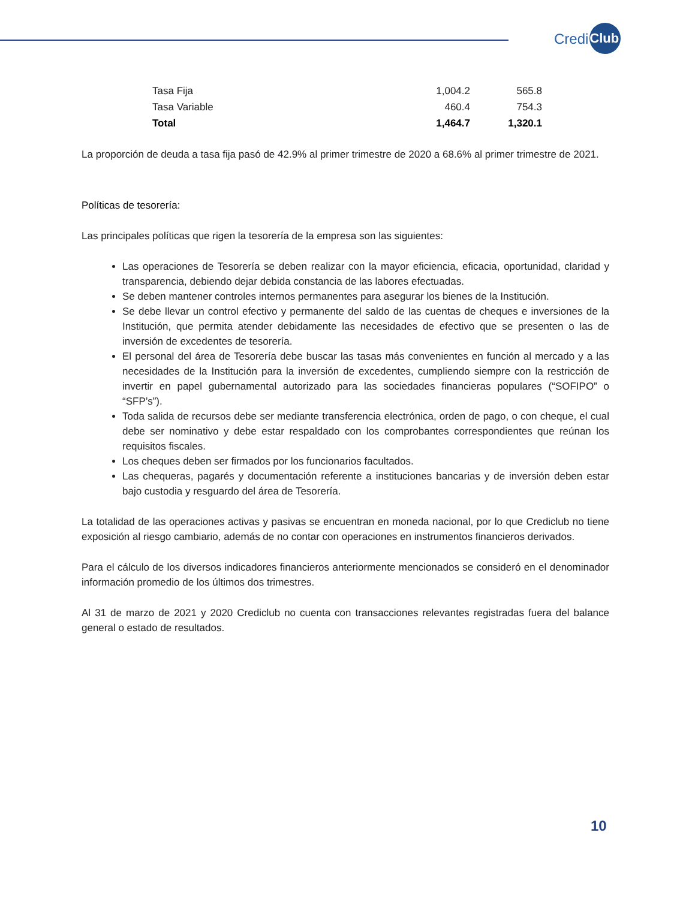Credi Club
| Tasa Fija | 1,004.2 | 565.8 |
| Tasa Variable | 460.4 | 754.3 |
| Total | 1,464.7 | 1,320.1 |
La proporción de deuda a tasa fija pasó de 42.9% al primer trimestre de 2020 a 68.6% al primer trimestre de 2021.
Políticas de tesorería:
Las principales políticas que rigen la tesorería de la empresa son las siguientes:
Las operaciones de Tesorería se deben realizar con la mayor eficiencia, eficacia, oportunidad, claridad y transparencia, debiendo dejar debida constancia de las labores efectuadas.
Se deben mantener controles internos permanentes para asegurar los bienes de la Institución.
Se debe llevar un control efectivo y permanente del saldo de las cuentas de cheques e inversiones de la Institución, que permita atender debidamente las necesidades de efectivo que se presenten o las de inversión de excedentes de tesorería.
El personal del área de Tesorería debe buscar las tasas más convenientes en función al mercado y a las necesidades de la Institución para la inversión de excedentes, cumpliendo siempre con la restricción de invertir en papel gubernamental autorizado para las sociedades financieras populares (“SOFIPO” o “SFP’s”).
Toda salida de recursos debe ser mediante transferencia electrónica, orden de pago, o con cheque, el cual debe ser nominativo y debe estar respaldado con los comprobantes correspondientes que reúnan los requisitos fiscales.
Los cheques deben ser firmados por los funcionarios facultados.
Las chequeras, pagarés y documentación referente a instituciones bancarias y de inversión deben estar bajo custodia y resguardo del área de Tesorería.
La totalidad de las operaciones activas y pasivas se encuentran en moneda nacional, por lo que Crediclub no tiene exposición al riesgo cambiario, además de no contar con operaciones en instrumentos financieros derivados.
Para el cálculo de los diversos indicadores financieros anteriormente mencionados se consideró en el denominador información promedio de los últimos dos trimestres.
Al 31 de marzo de 2021 y 2020 Crediclub no cuenta con transacciones relevantes registradas fuera del balance general o estado de resultados.
10